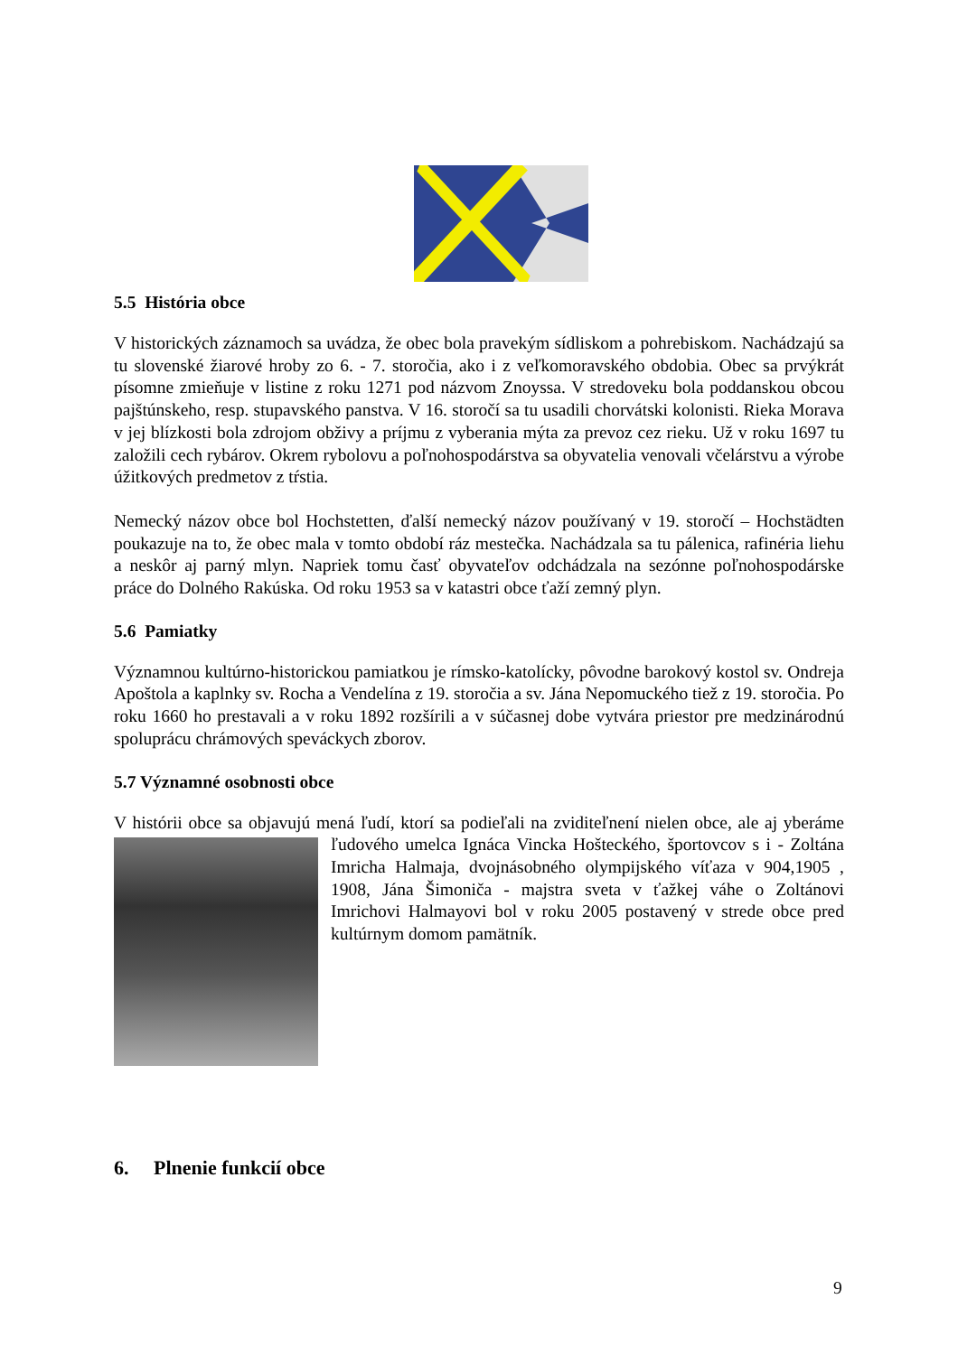5.5 História obce
V historických záznamoch sa uvádza, že obec bola pravekým sídliskom a pohrebiskom. Nachádzajú sa tu slovenské žiarové hroby zo 6. - 7. storočia, ako i z veľkomoravského obdobia. Obec sa prvýkrát písomne zmieňuje v listine z roku 1271 pod názvom Znoyssa. V stredoveku bola poddanskou obcou pajštúnskeho, resp. stupavského panstva. V 16. storočí sa tu usadili chorvátski kolonisti. Rieka Morava v jej blízkosti bola zdrojom obživy a príjmu z vyberania mýta za prevoz cez rieku. Už v roku 1697 tu založili cech rybárov. Okrem rybolovu a poľnohospodárstva sa obyvatelia venovali včelárstvu a výrobe úžitkových predmetov z tŕstia.
Nemecký názov obce bol Hochstetten, ďalší nemecký názov používaný v 19. storočí – Hochstädten poukazuje na to, že obec mala v tomto období ráz mestečka. Nachádzala sa tu pálenica, rafinéria liehu a neskôr aj parný mlyn. Napriek tomu časť obyvateľov odchádzala na sezónne poľnohospodárske práce do Dolného Rakúska. Od roku 1953 sa v katastri obce ťaží zemný plyn.
5.6 Pamiatky
Významnou kultúrno-historickou pamiatkou je rímsko-katolícky, pôvodne barokový kostol sv. Ondreja Apoštola a kaplnky sv. Rocha a Vendelína z 19. storočia a sv. Jána Nepomuckého tiež z 19. storočia. Po roku 1660 ho prestavali a v roku 1892 rozšírili a v súčasnej dobe vytvára priestor pre medzinárodnú spoluprácu chrámových speváckych zborov.
5.7 Významné osobnosti obce
V histórii obce sa objavujú mená ľudí, ktorí sa podieľali na zviditeľnení nielen obce, ale aj yberáme ľudového umelca Ignáca Vincka Hošteckého, športovcov s i - Zoltána Imricha Halmaja, dvojnásobného olympijského víťaza v 904,1905 , 1908, Jána Šimoniča - majstra sveta v ťažkej váhe o Zoltánovi Imrichovi Halmayovi bol v roku 2005 postavený v strede obce pred kultúrnym domom pamätník.
6. Plnenie funkcií obce
9